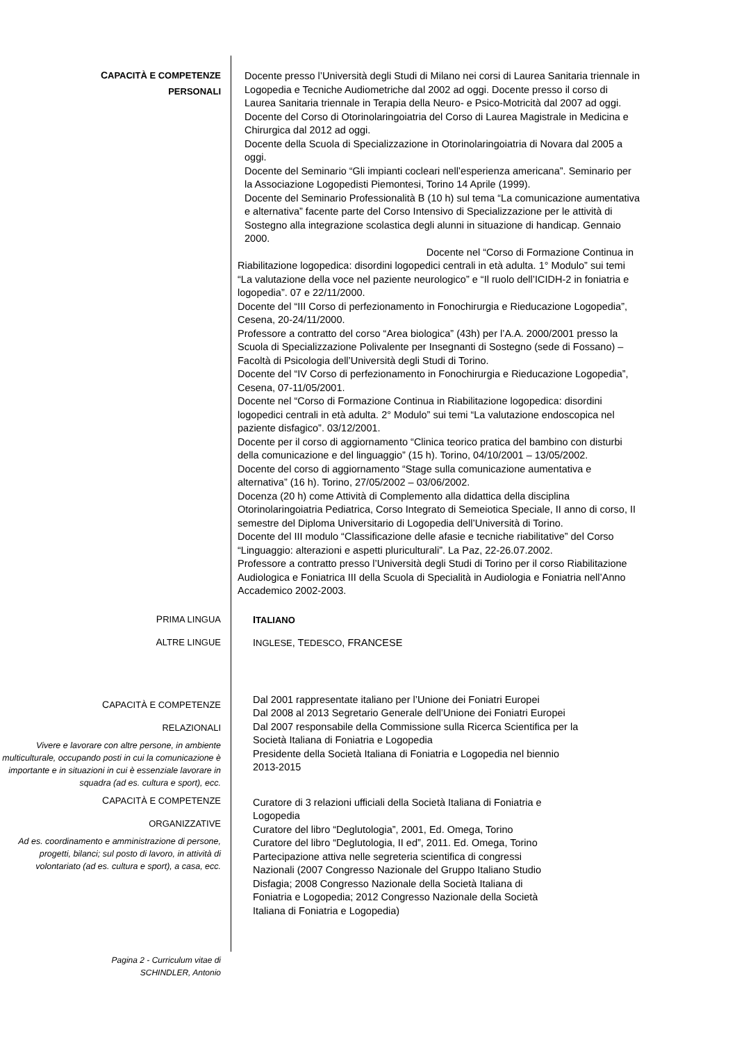CAPACITÀ E COMPETENZE
PERSONALI
Docente presso l’Università degli Studi di Milano nei corsi di Laurea Sanitaria triennale in Logopedia e Tecniche Audiometriche dal 2002 ad oggi. Docente presso il corso di Laurea Sanitaria triennale in Terapia della Neuro- e Psico-Motricità dal 2007 ad oggi.
Docente del Corso di Otorinolaringoiatria del Corso di Laurea Magistrale in Medicina e Chirurgica dal 2012 ad oggi.
Docente della Scuola di Specializzazione in Otorinolaringoiatria di Novara dal 2005 a oggi.
Docente del Seminario “Gli impianti cocleari nell’esperienza americana”. Seminario per la Associazione Logopedisti Piemontesi, Torino 14 Aprile (1999).
Docente del Seminario Professionalità B (10 h) sul tema “La comunicazione aumentativa e alternativa” facente parte del Corso Intensivo di Specializzazione per le attività di Sostegno alla integrazione scolastica degli alunni in situazione di handicap. Gennaio 2000.
Docente nel “Corso di Formazione Continua in
Riabilitazione logopedica: disordini logopedici centrali in età adulta. 1° Modulo” sui temi “La valutazione della voce nel paziente neurologico” e “Il ruolo dell’ICIDH-2 in foniatria e logopedia”. 07 e 22/11/2000.
Docente del “III Corso di perfezionamento in Fonochirurgia e Rieducazione Logopedia”, Cesena, 20-24/11/2000.
Professore a contratto del corso “Area biologica” (43h) per l’A.A. 2000/2001 presso la Scuola di Specializzazione Polivalente per Insegnanti di Sostegno (sede di Fossano) – Facoltà di Psicologia dell’Università degli Studi di Torino.
Docente del “IV Corso di perfezionamento in Fonochirurgia e Rieducazione Logopedia”, Cesena, 07-11/05/2001.
Docente nel “Corso di Formazione Continua in Riabilitazione logopedica: disordini logopedici centrali in età adulta. 2° Modulo” sui temi “La valutazione endoscopica nel paziente disfagico”. 03/12/2001.
Docente per il corso di aggiornamento “Clinica teorico pratica del bambino con disturbi della comunicazione e del linguaggio” (15 h). Torino, 04/10/2001 – 13/05/2002.
Docente del corso di aggiornamento “Stage sulla comunicazione aumentativa e alternativa” (16 h). Torino, 27/05/2002 – 03/06/2002.
Docenza (20 h) come Attività di Complemento alla didattica della disciplina Otorinolaringoiatria Pediatrica, Corso Integrato di Semeiotica Speciale, II anno di corso, II semestre del Diploma Universitario di Logopedia dell’Università di Torino.
Docente del III modulo “Classificazione delle afasie e tecniche riabilitative” del Corso “Linguaggio: alterazioni e aspetti pluriculturali”. La Paz, 22-26.07.2002.
Professore a contratto presso l’Università degli Studi di Torino per il corso Riabilitazione Audiologica e Foniatrica III della Scuola di Specialità in Audiologia e Foniatria nell’Anno Accademico 2002-2003.
PRIMA LINGUA
ITALIANO
ALTRE LINGUE
INGLESE, TEDESCO, FRANCESE
CAPACITÀ E COMPETENZE
RELAZIONALI
Vivere e lavorare con altre persone, in ambiente multiculturale, occupando posti in cui la comunicazione è importante e in situazioni in cui è essenziale lavorare in squadra (ad es. cultura e sport), ecc.
Dal 2001 rappresentate italiano per l’Unione dei Foniatri Europei
Dal 2008 al 2013 Segretario Generale dell’Unione dei Foniatri Europei
Dal 2007 responsabile della Commissione sulla Ricerca Scientifica per la Società Italiana di Foniatria e Logopedia
Presidente della Società Italiana di Foniatria e Logopedia nel biennio 2013-2015
CAPACITÀ E COMPETENZE
ORGANIZZATIVE
Ad es. coordinamento e amministrazione di persone, progetti, bilanci; sul posto di lavoro, in attività di volontariato (ad es. cultura e sport), a casa, ecc.
Curatore di 3 relazioni ufficiali della Società Italiana di Foniatria e Logopedia
Curatore del libro “Deglutologia”, 2001, Ed. Omega, Torino
Curatore del libro “Deglutologia, II ed”, 2011. Ed. Omega, Torino
Partecipazione attiva nelle segreteria scientifica di congressi Nazionali (2007 Congresso Nazionale del Gruppo Italiano Studio Disfagia; 2008 Congresso Nazionale della Società Italiana di Foniatria e Logopedia; 2012 Congresso Nazionale della Società Italiana di Foniatria e Logopedia)
Pagina 2 - Curriculum vitae di
SCHINDLER, Antonio